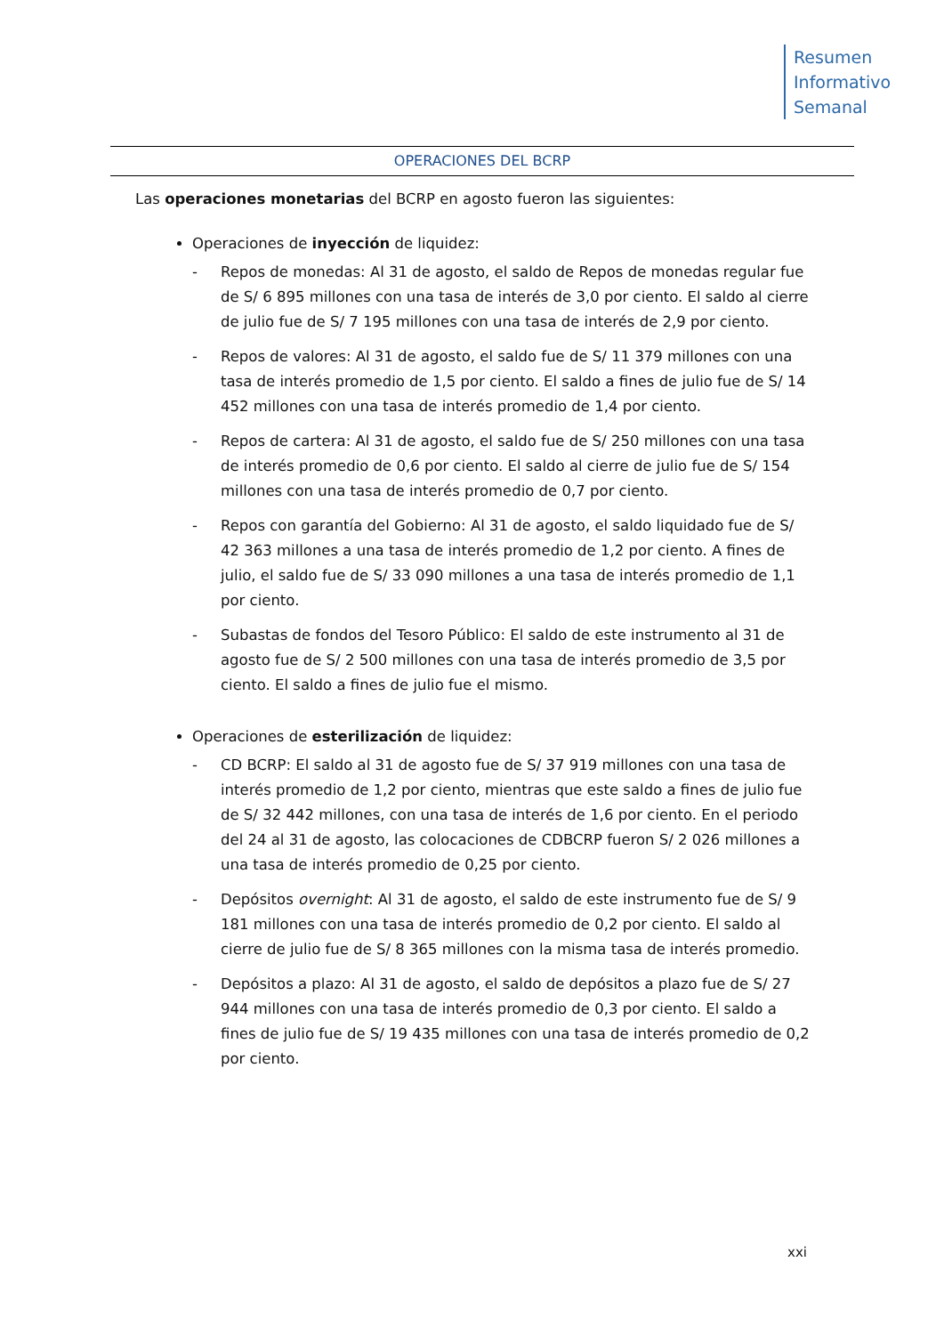Resumen
Informativo
Semanal
OPERACIONES DEL BCRP
Las operaciones monetarias del BCRP en agosto fueron las siguientes:
Operaciones de inyección de liquidez:
- Repos de monedas: Al 31 de agosto, el saldo de Repos de monedas regular fue de S/ 6 895 millones con una tasa de interés de 3,0 por ciento. El saldo al cierre de julio fue de S/ 7 195 millones con una tasa de interés de 2,9 por ciento.
- Repos de valores: Al 31 de agosto, el saldo fue de S/ 11 379 millones con una tasa de interés promedio de 1,5 por ciento. El saldo a fines de julio fue de S/ 14 452 millones con una tasa de interés promedio de 1,4 por ciento.
- Repos de cartera: Al 31 de agosto, el saldo fue de S/ 250 millones con una tasa de interés promedio de 0,6 por ciento. El saldo al cierre de julio fue de S/ 154 millones con una tasa de interés promedio de 0,7 por ciento.
- Repos con garantía del Gobierno: Al 31 de agosto, el saldo liquidado fue de S/ 42 363 millones a una tasa de interés promedio de 1,2 por ciento. A fines de julio, el saldo fue de S/ 33 090 millones a una tasa de interés promedio de 1,1 por ciento.
- Subastas de fondos del Tesoro Público: El saldo de este instrumento al 31 de agosto fue de S/ 2 500 millones con una tasa de interés promedio de 3,5 por ciento. El saldo a fines de julio fue el mismo.
Operaciones de esterilización de liquidez:
- CD BCRP: El saldo al 31 de agosto fue de S/ 37 919 millones con una tasa de interés promedio de 1,2 por ciento, mientras que este saldo a fines de julio fue de S/ 32 442 millones, con una tasa de interés de 1,6 por ciento. En el periodo del 24 al 31 de agosto, las colocaciones de CDBCRP fueron S/ 2 026 millones a una tasa de interés promedio de 0,25 por ciento.
- Depósitos overnight: Al 31 de agosto, el saldo de este instrumento fue de S/ 9 181 millones con una tasa de interés promedio de 0,2 por ciento. El saldo al cierre de julio fue de S/ 8 365 millones con la misma tasa de interés promedio.
- Depósitos a plazo: Al 31 de agosto, el saldo de depósitos a plazo fue de S/ 27 944 millones con una tasa de interés promedio de 0,3 por ciento. El saldo a fines de julio fue de S/ 19 435 millones con una tasa de interés promedio de 0,2 por ciento.
xxi